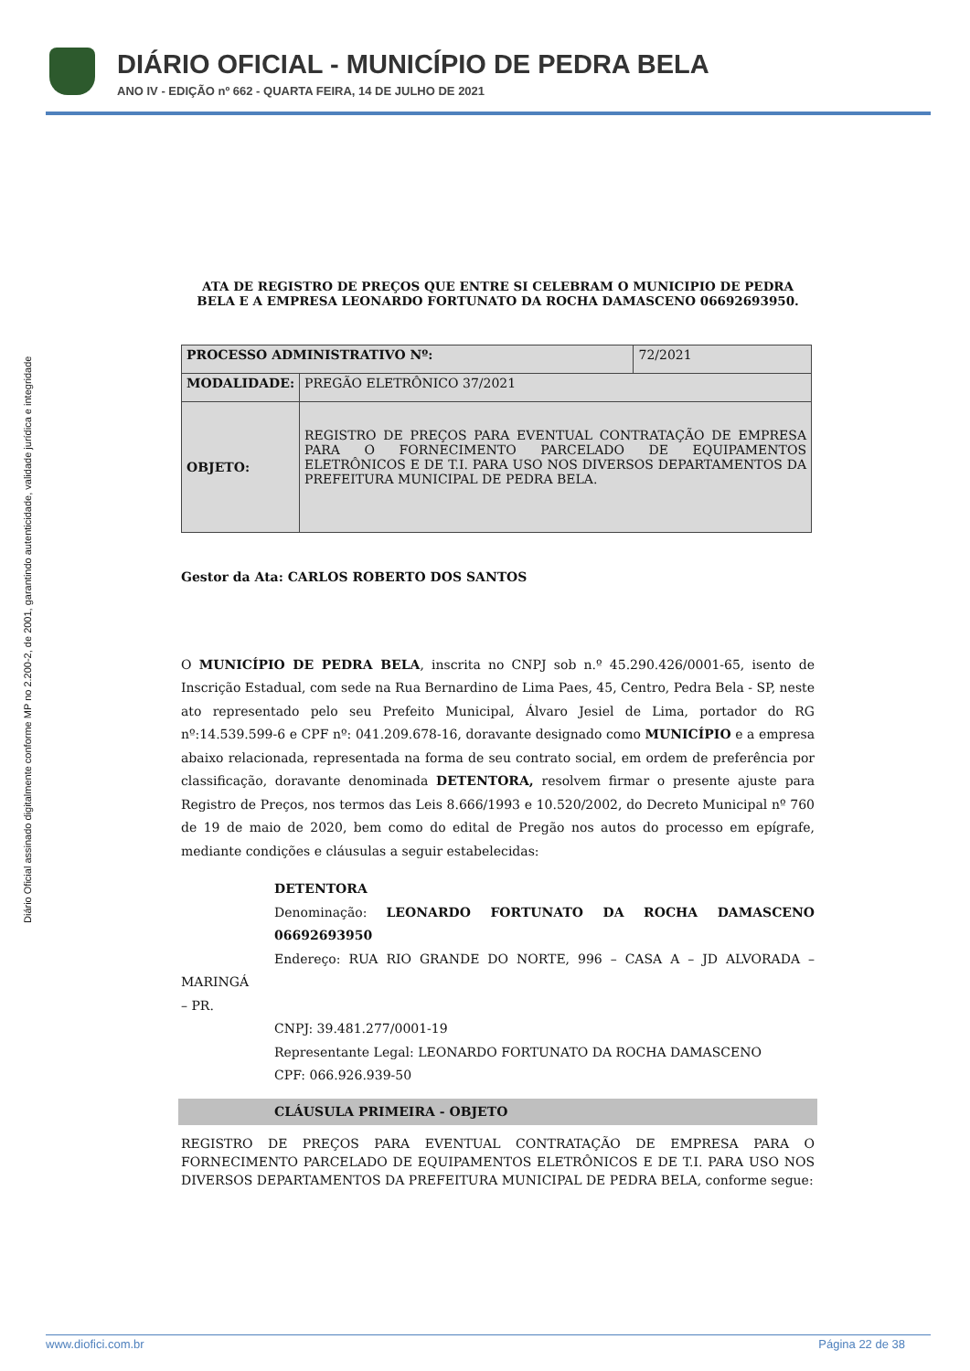DIÁRIO OFICIAL - MUNICÍPIO DE PEDRA BELA
ANO IV - EDIÇÃO nº 662 - QUARTA FEIRA, 14 DE JULHO DE 2021
Diário Oficial assinado digitalmente conforme MP no 2.200-2, de 2001, garantindo autenticidade, validade jurídica e integridade
ATA DE REGISTRO DE PREÇOS QUE ENTRE SI CELEBRAM O MUNICIPIO DE PEDRA BELA E A EMPRESA LEONARDO FORTUNATO DA ROCHA DAMASCENO 06692693950.
| PROCESSO ADMINISTRATIVO Nº: | | 72/2021 |
| MODALIDADE: | PREGÃO ELETRÔNICO 37/2021 | |
| OBJETO: | REGISTRO DE PREÇOS PARA EVENTUAL CONTRATAÇÃO DE EMPRESA PARA O FORNECIMENTO PARCELADO DE EQUIPAMENTOS ELETRÔNICOS E DE T.I. PARA USO NOS DIVERSOS DEPARTAMENTOS DA PREFEITURA MUNICIPAL DE PEDRA BELA. | |
Gestor da Ata: CARLOS ROBERTO DOS SANTOS
O MUNICÍPIO DE PEDRA BELA, inscrita no CNPJ sob n.º 45.290.426/0001-65, isento de Inscrição Estadual, com sede na Rua Bernardino de Lima Paes, 45, Centro, Pedra Bela - SP, neste ato representado pelo seu Prefeito Municipal, Álvaro Jesiel de Lima, portador do RG nº:14.539.599-6 e CPF nº: 041.209.678-16, doravante designado como MUNICÍPIO e a empresa abaixo relacionada, representada na forma de seu contrato social, em ordem de preferência por classificação, doravante denominada DETENTORA, resolvem firmar o presente ajuste para Registro de Preços, nos termos das Leis 8.666/1993 e 10.520/2002, do Decreto Municipal nº 760 de 19 de maio de 2020, bem como do edital de Pregão nos autos do processo em epígrafe, mediante condições e cláusulas a seguir estabelecidas:
DETENTORA
Denominação: LEONARDO FORTUNATO DA ROCHA DAMASCENO 06692693950
Endereço: RUA RIO GRANDE DO NORTE, 996 – CASA A – JD ALVORADA – MARINGÁ
– PR.
CNPJ: 39.481.277/0001-19
Representante Legal: LEONARDO FORTUNATO DA ROCHA DAMASCENO
CPF: 066.926.939-50
CLÁUSULA PRIMEIRA - OBJETO
REGISTRO DE PREÇOS PARA EVENTUAL CONTRATAÇÃO DE EMPRESA PARA O FORNECIMENTO PARCELADO DE EQUIPAMENTOS ELETRÔNICOS E DE T.I. PARA USO NOS DIVERSOS DEPARTAMENTOS DA PREFEITURA MUNICIPAL DE PEDRA BELA, conforme segue:
www.diofici.com.br Página 22 de 38